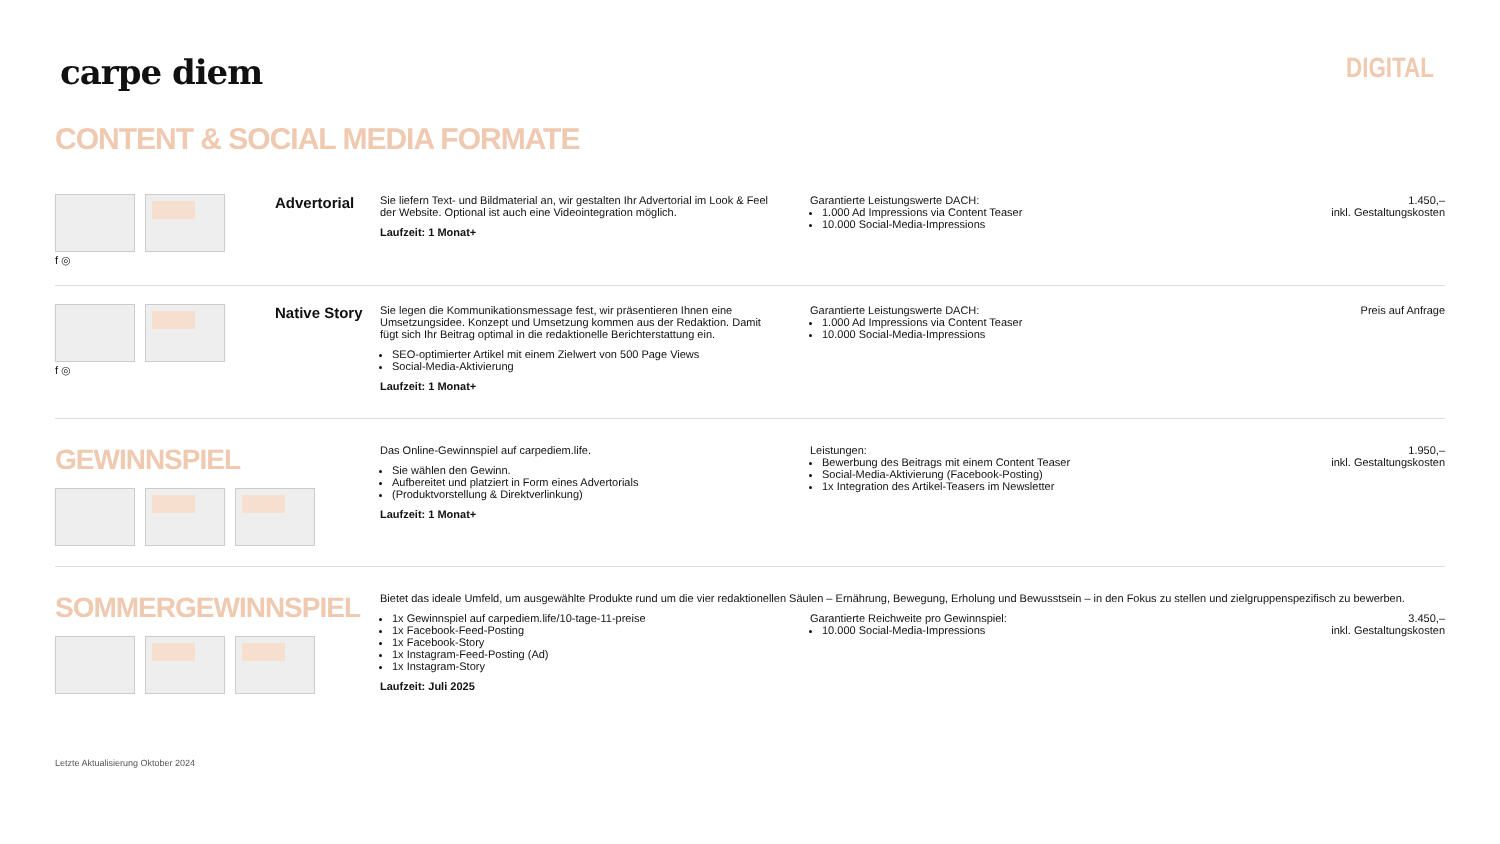carpe diem
DIGITAL
CONTENT & SOCIAL MEDIA FORMATE
f ◎
Advertorial
Sie liefern Text- und Bildmaterial an, wir gestalten Ihr Advertorial im Look & Feel der Website. Optional ist auch eine Videointegration möglich.
Laufzeit: 1 Monat+
Garantierte Leistungswerte DACH:
1.000 Ad Impressions via Content Teaser
10.000 Social-Media-Impressions
1.450,–
inkl. Gestaltungskosten
f ◎
Native Story
Sie legen die Kommunikationsmessage fest, wir präsentieren Ihnen eine Umsetzungsidee. Konzept und Umsetzung kommen aus der Redaktion. Damit fügt sich Ihr Beitrag optimal in die redaktionelle Berichterstattung ein.
SEO-optimierter Artikel mit einem Zielwert von 500 Page Views
Social-Media-Aktivierung
Laufzeit: 1 Monat+
Garantierte Leistungswerte DACH:
1.000 Ad Impressions via Content Teaser
10.000 Social-Media-Impressions
Preis auf Anfrage
GEWINNSPIEL
Das Online-Gewinnspiel auf carpediem.life.
Sie wählen den Gewinn.
Aufbereitet und platziert in Form eines Advertorials
(Produktvorstellung & Direktverlinkung)
Laufzeit: 1 Monat+
Leistungen:
Bewerbung des Beitrags mit einem Content Teaser
Social-Media-Aktivierung (Facebook-Posting)
1x Integration des Artikel-Teasers im Newsletter
1.950,–
inkl. Gestaltungskosten
SOMMERGEWINNSPIEL
Bietet das ideale Umfeld, um ausgewählte Produkte rund um die vier redaktionellen Säulen – Ernährung, Bewegung, Erholung und Bewusstsein – in den Fokus zu stellen und zielgruppenspezifisch zu bewerben.
1x Gewinnspiel auf carpediem.life/10-tage-11-preise
1x Facebook-Feed-Posting
1x Facebook-Story
1x Instagram-Feed-Posting (Ad)
1x Instagram-Story
Laufzeit: Juli 2025
Garantierte Reichweite pro Gewinnspiel:
10.000 Social-Media-Impressions
3.450,–
inkl. Gestaltungskosten
Letzte Aktualisierung Oktober 2024